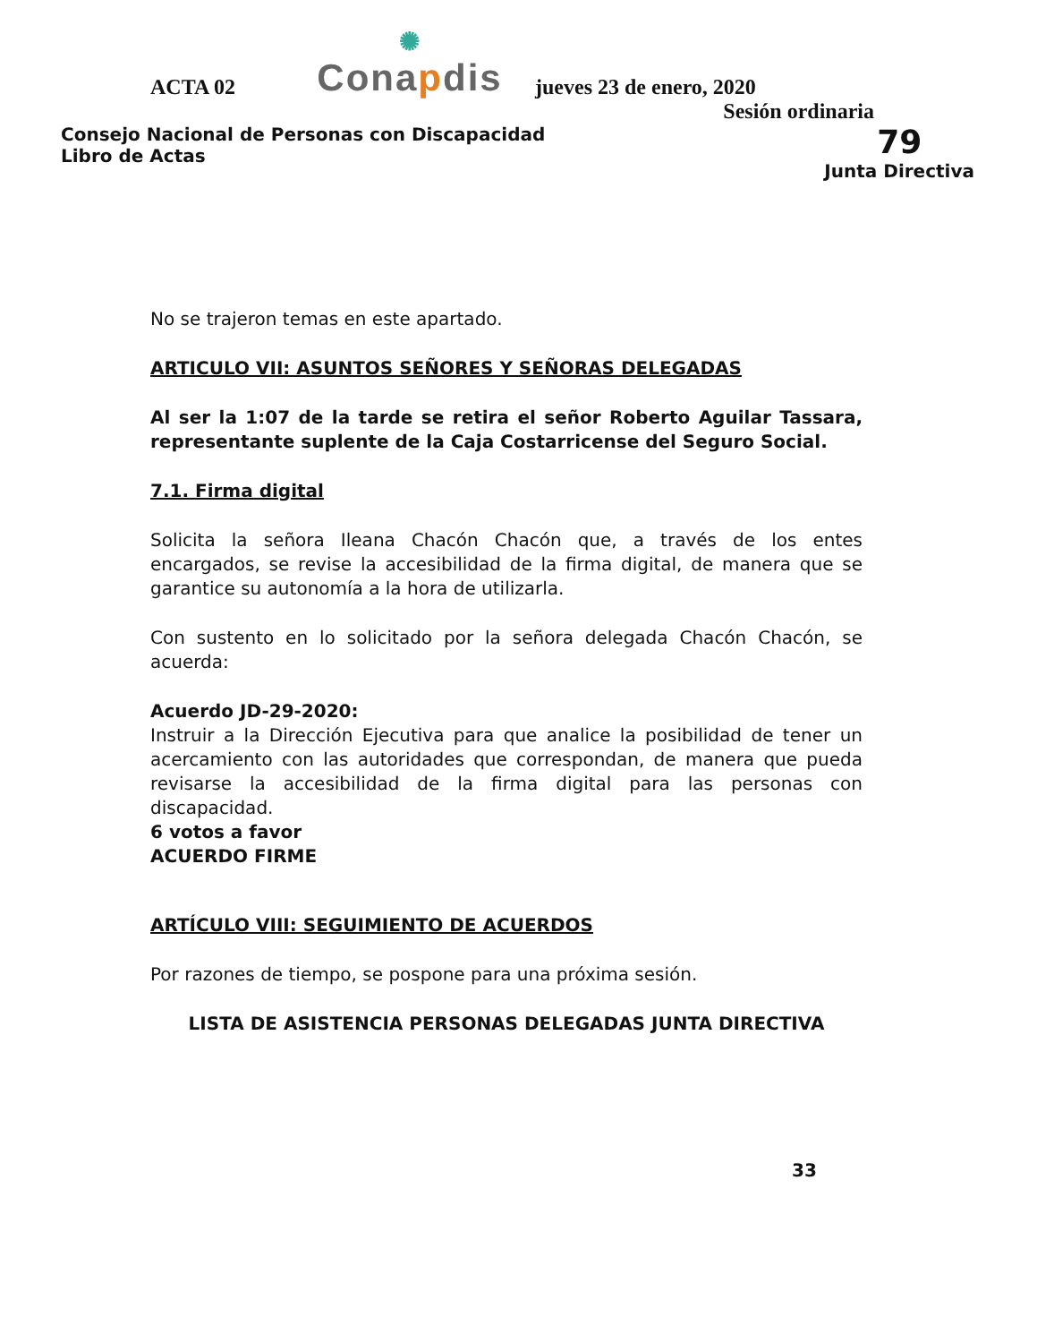ACTA 02
✺
Conapdis
jueves 23 de enero, 2020
Sesión ordinaria
Consejo Nacional de Personas con Discapacidad
Libro de Actas
79
Junta Directiva
No se trajeron temas en este apartado.
ARTICULO VII: ASUNTOS SEÑORES Y SEÑORAS DELEGADAS
Al ser la 1:07 de la tarde se retira el señor Roberto Aguilar Tassara, representante suplente de la Caja Costarricense del Seguro Social.
7.1. Firma digital
Solicita la señora Ileana Chacón Chacón que, a través de los entes encargados, se revise la accesibilidad de la firma digital, de manera que se garantice su autonomía a la hora de utilizarla.
Con sustento en lo solicitado por la señora delegada Chacón Chacón, se acuerda:
Acuerdo JD-29-2020:
Instruir a la Dirección Ejecutiva para que analice la posibilidad de tener un acercamiento con las autoridades que correspondan, de manera que pueda revisarse la accesibilidad de la firma digital para las personas con discapacidad.
6 votos a favor
ACUERDO FIRME
ARTÍCULO VIII: SEGUIMIENTO DE ACUERDOS
Por razones de tiempo, se pospone para una próxima sesión.
LISTA DE ASISTENCIA PERSONAS DELEGADAS JUNTA DIRECTIVA
33